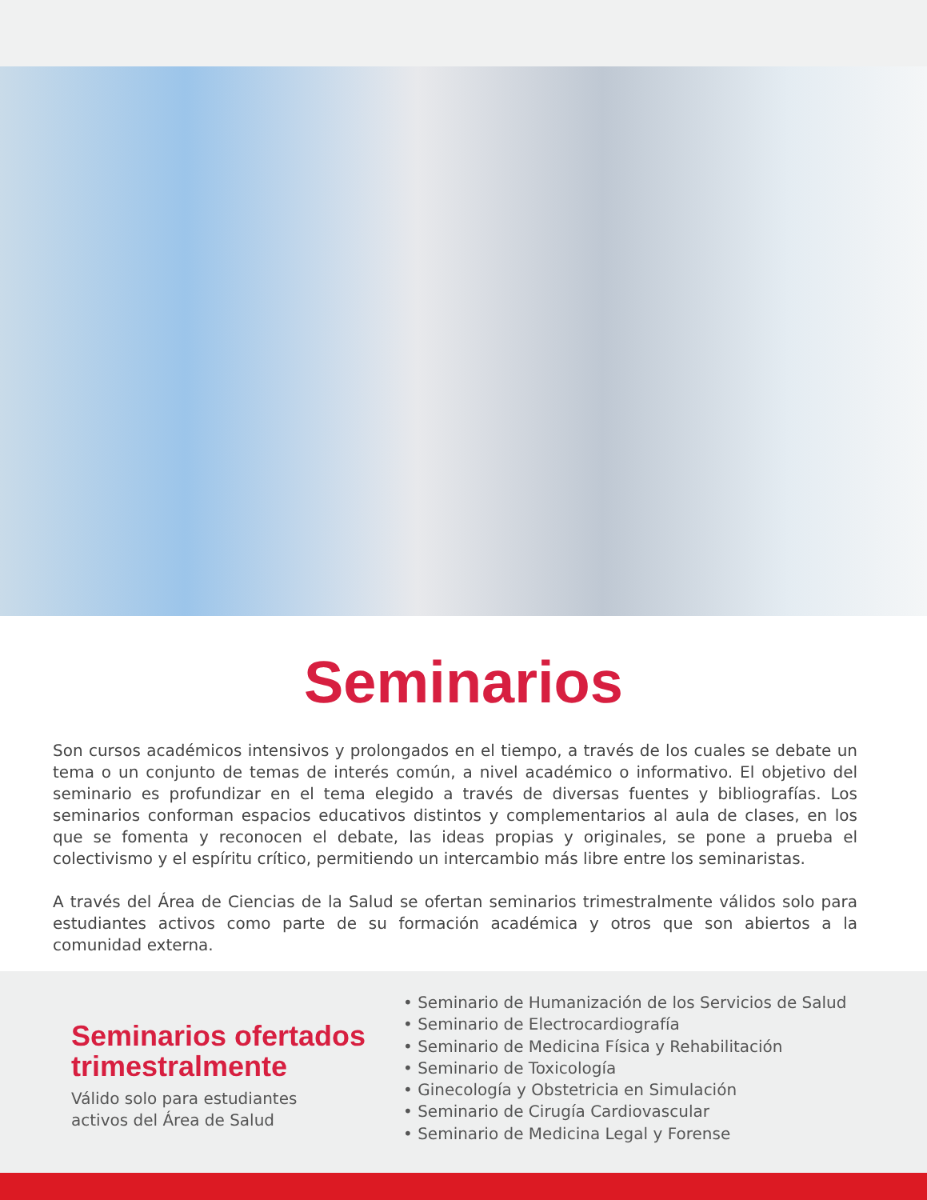Seminarios
Son cursos académicos intensivos y prolongados en el tiempo, a través de los cuales se debate un tema o un conjunto de temas de interés común, a nivel académico o informativo. El objetivo del seminario es profundizar en el tema elegido a través de diversas fuentes y bibliografías. Los seminarios conforman espacios educativos distintos y complementarios al aula de clases, en los que se fomenta y reconocen el debate, las ideas propias y originales, se pone a prueba el colectivismo y el espíritu crítico, permitiendo un intercambio más libre entre los seminaristas.
A través del Área de Ciencias de la Salud se ofertan seminarios trimestralmente válidos solo para estudiantes activos como parte de su formación académica y otros que son abiertos a la comunidad externa.
Seminarios ofertados trimestralmente
Válido solo para estudiantes
activos del Área de Salud
• Seminario de Humanización de los Servicios de Salud
• Seminario de Electrocardiografía
• Seminario de Medicina Física y Rehabilitación
• Seminario de Toxicología
• Ginecología y Obstetricia en Simulación
• Seminario de Cirugía Cardiovascular
• Seminario de Medicina Legal y Forense